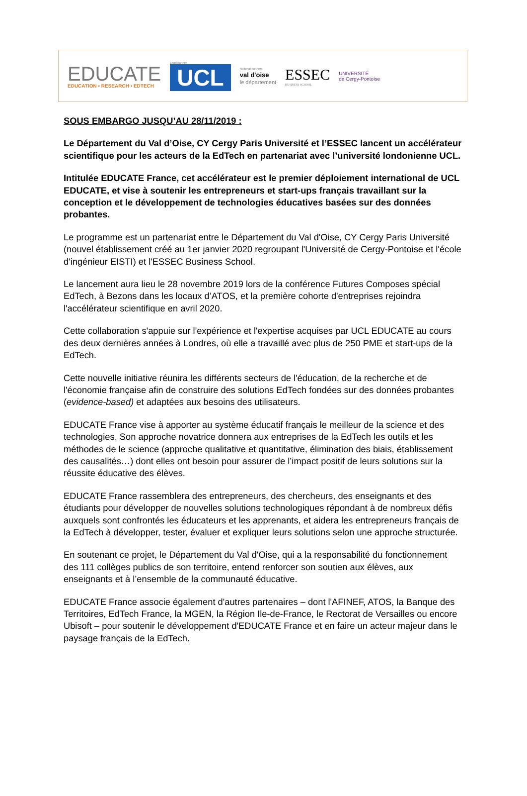EDUCATE
EDUCATION • RESEARCH • EDTECH
Lead partner
UCL
National partners
val d'oise
le département
ESSEC
BUSINESS SCHOOL
UNIVERSITÉ
de Cergy-Pontoise
SOUS EMBARGO JUSQU’AU 28/11/2019 :
Le Département du Val d’Oise, CY Cergy Paris Université et l’ESSEC lancent un accélérateur scientifique pour les acteurs de la EdTech en partenariat avec l’université londonienne UCL.
Intitulée EDUCATE France, cet accélérateur est le premier déploiement international de UCL EDUCATE, et vise à soutenir les entrepreneurs et start-ups français travaillant sur la conception et le développement de technologies éducatives basées sur des données probantes.
Le programme est un partenariat entre le Département du Val d'Oise, CY Cergy Paris Université (nouvel établissement créé au 1er janvier 2020 regroupant l'Université de Cergy-Pontoise et l'école d'ingénieur EISTI) et l'ESSEC Business School.
Le lancement aura lieu le 28 novembre 2019 lors de la conférence Futures Composes spécial EdTech, à Bezons dans les locaux d’ATOS, et la première cohorte d'entreprises rejoindra l'accélérateur scientifique en avril 2020.
Cette collaboration s'appuie sur l'expérience et l'expertise acquises par UCL EDUCATE au cours des deux dernières années à Londres, où elle a travaillé avec plus de 250 PME et start-ups de la EdTech.
Cette nouvelle initiative réunira les différents secteurs de l'éducation, de la recherche et de l'économie française afin de construire des solutions EdTech fondées sur des données probantes (evidence-based) et adaptées aux besoins des utilisateurs.
EDUCATE France vise à apporter au système éducatif français le meilleur de la science et des technologies. Son approche novatrice donnera aux entreprises de la EdTech les outils et les méthodes de le science (approche qualitative et quantitative, élimination des biais, établissement des causalités…) dont elles ont besoin pour assurer de l’impact positif de leurs solutions sur la réussite éducative des élèves.
EDUCATE France rassemblera des entrepreneurs, des chercheurs, des enseignants et des étudiants pour développer de nouvelles solutions technologiques répondant à de nombreux défis auxquels sont confrontés les éducateurs et les apprenants, et aidera les entrepreneurs français de la EdTech à développer, tester, évaluer et expliquer leurs solutions selon une approche structurée.
En soutenant ce projet, le Département du Val d'Oise, qui a la responsabilité du fonctionnement des 111 collèges publics de son territoire, entend renforcer son soutien aux élèves, aux enseignants et à l’ensemble de la communauté éducative.
EDUCATE France associe également d'autres partenaires – dont l'AFINEF, ATOS, la Banque des Territoires, EdTech France, la MGEN, la Région Ile-de-France, le Rectorat de Versailles ou encore Ubisoft – pour soutenir le développement d'EDUCATE France et en faire un acteur majeur dans le paysage français de la EdTech.